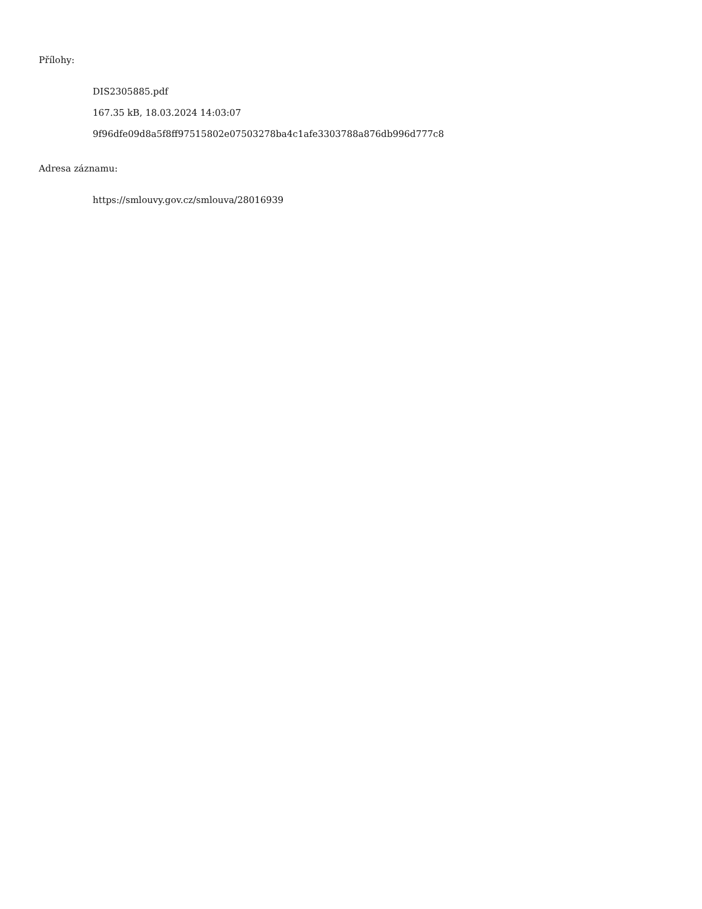Přílohy:
DIS2305885.pdf
167.35 kB, 18.03.2024 14:03:07
9f96dfe09d8a5f8ff97515802e07503278ba4c1afe3303788a876db996d777c8
Adresa záznamu:
https://smlouvy.gov.cz/smlouva/28016939